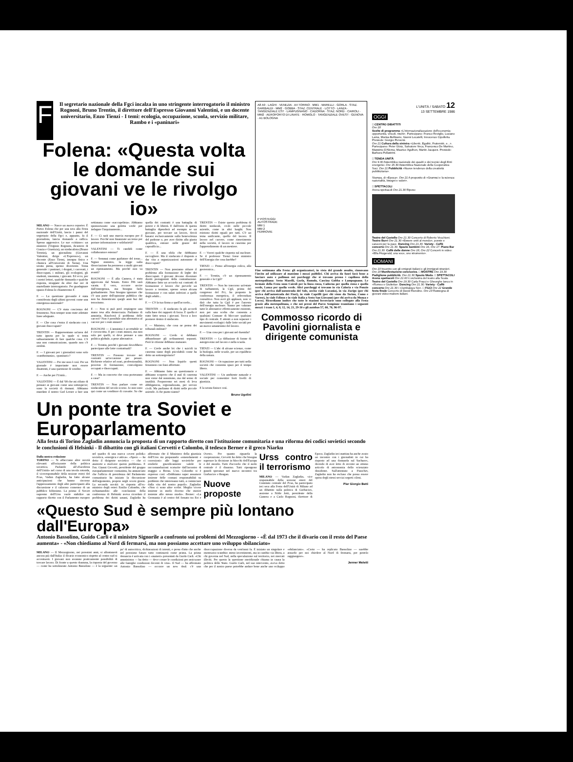F
Il segretario nazionale della Fgci incalza in uno stringente interrogatorio il ministro Rognoni, Bruno Trentin, il direttore dell'Espresso Giovanni Valentini, e un docente universitario, Enzo Tienzi - I temi: ecologia, occupazione, scuola, servizio militare, Rambo e i «paninari»
Folena: «Questa volta le domande sui giovani ve le rivolgo io»
MILANO — Nasce un nuovo reporter. È Pietro Folena che per una sera alla Festa nazionale dell'Unità, lascia i panni del segretario della Fgci e, appunto, fa il giornalista, lancia domande a raffica. Spesso aggressive. Le sue «vittime»: un ministro (Virginio Rognoni, dicastero di Grazia e Giustizia), un sindacalista (Bruno Trentin), un giornalista (Giovanni Valentini, dirige «L'Espresso»), un docente (Enzo Tiensi, insegna fisica e chimica all'Università di Siena). Una serata piena, spesso divertente. Tema generale: i paninari, i drogati, i carcerati, i disoccupati, i militari, gli ecologisti, gli studenti, insomma, i giovani. Ed ecco, per i nostri lettori, qualche domanda e qualche risposta, strappate da oltre due ore di martellante interrogatorio. Per guadagnare spazio Folena lo chiameremo F.
F. — La questione giovanile è stata considerata dagli ultimi governi come una emergenza nazionale?
ROGNONI — C'è stata coscienza del fenomeno. Non sempre sono state adottate linee adeguate.
F. — Che cosa c'entra il sindacato con i giovani disoccupati?
TRENTIN — Rappresentano un'area del tutto ignota per la quale si tenta saltuariamente di fare qualche cosa. C'è una non comunicazione, quando non c'è ostilità.
F. — I giovani per i giornalisti sono solo «rambomania», «paninari»?
VALENTINI — Per me non è così. Per un giornale è importante non essere disattenti, è una questione di vendite.
F. — Anche per l'Unità...
VALENTINI — È dal '68 che mi rifiuto di pensare ai giovani come una sottospecie; sono la società di domani. Abbiamo mandato il nostro Gad Lerner a fare una settimana come «saccopelista». Abbiamo sponsorizzato una goletta verde per indagare l'inquinamento...
F. — Ci sarà una marcia europea per il lavoro. Perché non finanziate un treno per portare informazione e solidarietà?
VALENTINI — Ti candidi come collaboratore esterno?
F. — Semmai come guidatore del treno... Signor ministro, la legge sulla dissociazione ha permesso a molti giovani un ripensamento. Ma perché non va avanti?
ROGNONI — È alla Camera, è stata approvata dal Senato. Entro l'86 sarà varata. È vero, occorre uscire dall'emergenza, ma bisogna farlo gradualmente. Non bisogna ignorare che c'è una parte dell'opinione pubblica che non ha dimenticato quegli anni bui del terrorismo.
F. — Non si può però respingere una mano tesa alla democrazia. Parliamo di amnistia. Risolverà il problema delle carceri? Non è possibile una alternativa al carcere per i reati minori?
ROGNONI — L'amnistia è accettabile se è circoscritta. E per i reati minori, ma non solo per quelli, si deve pensare a una politica globale, a pene alternative.
F. — Trentin, perché i giovani dovrebbero partecipare alle lotte contrattuali?
TRENTIN — Possono trovare nei contratti un'occasione per pesare. Richieste relative ad orari, professionalità, processi di formazione, coinvolgono occupati e disoccupati.
F. — Ma in concreto che cosa porteranno a casa?
TRENTIN — Non parlare come un sindacalista del secolo scorso. Io non sono qui come un venditore di cravatte. So che quella dei contratti è una battaglia di potere e di libertà. E dall'esito di questa battaglia dipenderà ad esempio se un giovane, per trovare un lavoro, dovrà basarsi esclusivamente sulla benevolenza del padrone o, per aver diritto alla giusta qualifica, entrare nelle grazie del capoufficio...
F. — È una sfida che dobbiamo raccogliere. Ma il sindacato è disposto a dar vita a organizzazioni autonome di disoccupati?
TRENTIN — Non possiamo ridurre il problema alla formazione di leghe dei disoccupati. I giovani devono diventare diretti protagonisti della contrattazione. Abbiamo fatto un accordo sui contratti di formazione e lavoro che prevede un lavoro a termine, spesso senza alcuna formazione e con salari inferiori a quelli degli adulti...
F. — C'è la tua firma a quell'accordo...
TRENTIN — Il sindacato fa gli accordi sulla base dei rapporti di forza. E quello è stato fatto senza i giovani. Tocca a loro premere dentro il sindacato.
F. — Ministro, che cosa ne pensa dei tribunali militari?
ROGNONI — Credo si debbano abbandonare gli ordinamenti separati. Però le riforme debbono maturare.
F. — Crede anche lei che i suicidi in caserma siano degli psicolabili come ha detto un sottosegretario?
ROGNONI — Non liquido questi fenomeni con frasi affrettate.
F. — Abbiamo fatto un questionario e abbiamo scoperto che il mal di caserma non viene dal nonnismo, ma dal senso di inutilità. Proporremo sei mesi di leva obbligatoria, regionalizzata, per servizi civili. Ma parliamo di diritti nelle piccole aziende. A che punto siamo?
TRENTIN — Esiste questo problema di diritti sindacali, civili nelle piccole aziende, come in altri luoghi. Non esistono diritti eguali per tutti. C'è un tema unificante, quello del lavoro. Il lavoro nel carcere, come rinserimento nella società, il lavoro in caserma per l'apprendimento di un mestiere.
F. — Vorrei qualche risposta sul nucleare. Se il professor Tienzi fosse ministro dell'Energia che cosa farebbe?
TIENZI — Penso all'energia eolica, alla geotermica...
F. — Trentin, c'è un ripensamento generale e la Cgil?
TRENTIN — Non ho trascorso un'estate di turbamenti, la Cgil, prima del congresso del Pci, ha proposto la conferenza energetica, il referendum consultivo. Non avrò gli applausi, non vi dirò che tutta la Cgil è per l'arresto dell'energia nucleare. Siamo per valutare tutte le alternative effettivamente esistenti, non per una scelta che consenta a qualsiasi Comune di bloccare qualsiasi tipo di centrale. E attenti a non separare i movimenti ecologici dalle lotte sociali per un nuovo umanesimo del lavoro.
F. — Una cosa per i giovani nel duemila?
TRENTIN — La diffusione di forme di autogoverno nel lavoro e nella scuola.
TIENZI — L'abc di alcune scienze, come la biologia, nelle scuole, per un equilibrio della natura.
ROGNONI — Occupazione per tutti nella società che consenta spazi per il tempo libero.
VALENTINI — Un ambiente naturale e sociale per consentire forti livelli di giustizia.
E la serata finisce così.
Bruno Ugolini
A8 A9 · LAGHI · VENEZIA · A4 TORINO · MM1 · MARELLI · GORLA · STAZ. GARIBALDI · MM2 · GOBBA · STAZ. CENTRALE · LOTTO · LANZA · TANGENZIALE EST · LAMPUGNANO · CADORNA · STAZ. NORD · CAIROLI · MM2 · AEROPORTO DI LINATE · ROMOLO · TANGENZIALE OVEST · GENOVA · A1 BOLOGNA
P POSTEGGI
AUTOSTRADE
MM 1
MM 2
FERROVIE
Fine settimana alla Festa: gli organizzatori, in vista del grande assalto, rinnovano l'invito ad utilizzare al massimo i mezzi pubblici. Chi arriva da fuori farà bene a lasciare auto e pullman nei parcheggi che si trovano presso i capilinea della metropolitana: Sesto Marelli, Gorla, Romolo, Cascina Gobba e Lampugnano. Le fermate della Festa sono Cairoli per la linea rossa, Cadorna per quella rossa e quella verde, Lanza per quella verde. Altri parcheggi si trovano in via Caloria e via Ponzio (per chi arriva dall'autostrada del Sole, uscita viale Lucania), in via Zurigo (per chi arriva dall'autostrada dei Fiori), in viale Caprilli (per chi viene da Torino, Como e Varese), in viale Edison e in viale Italia a Sesto San Giovanni (per chi arriva da Monza e Lecco). Ricordiamo inoltre che tutte le stazioni ferroviarie sono collegate alla Festa grazie alla metropolitana, e che nei pressi del Parco Sempione transitano i seguenti mezzi: i tram 1, 4, 8, 12, 14, 21, 29-30 e gli autobus 57, 60, 70, 96-97.
Commosso ricordo di Pavolini giornalista e dirigente comunista
Un ponte tra Soviet e Europarlamento
Alla festa di Torino Zagladin annuncia la proposta di un rapporto diretto con l'istituzione comunitaria e una riforma dei codici sovietici secondo le conclusioni di Helsinki - Il dibattito con gli italiani Cervetti e Colombo, il tedesco Berner e il greco Niarku
Dalla nostra redazione
TORINO — Si affacciano altre novità rilevanti all'orizzonte della politica sovietica. Parlando all'«Eurofesta dell'Unità» nel corso di una tavola rotonda, il viceresponsabile della sezione esteri del Pcus, Vadim Zagladin, ha fatto alcune anticipazioni che hanno riscosso l'apprezzamento degli altri partecipanti alla discussione e il caloroso consenso di un pubblico foltissimo. La prima: il Soviet supremo dell'Urss vuole stabilire un rapporto diretto con il Parlamento europeo nel quadro di una nuova «ovest politik» sovietica, «energica e attiva». «Spero — ha detto il dirigente sovietico — che ci aiuterete a risolvere questo problema». E l'on. Gianni Cervetti, presidente del gruppo europarlamentare comunista, ha annunciato che l'ufficio di presidenza del Parlamento comunitario ha iniziato la discussione dell'argomento, proprio negli scorsi giorni. La seconda novità: in risposta all'ex-ministro degli esteri Emilio Colombo, che richiamandosi alle conclusioni della conferenza di Helsinki aveva ricordato il problema dei diritti umani, Zagladin ha affermato che il Ministero della giustizia dell'Urss sta preparando «emendamenti e correzioni» alle leggi sovietiche per renderle giuridicamente valide le raccomandazioni scaturite dall'incontro di maggio a Berna. L'on. Colombo si è espresso così: «Dobbiamo saper assumere insieme delle comuni responsabilità su problemi che interessano tutti, a cominciare dalla vita del nostro popoli». Zagladin: «Non ci sono altre scelte. Meglio vivere insieme in modo diverso che morire insieme allo stesso modo». Berner: «La Germania è al centro del fossato tra Est e Ovest». Per quanto riguarda la cooperazione, Cervetti ha detto che bisogna superare la divisione in blocchi dell'Europa e del mondo. Tutti d'accordo che il nodo centrale è il disarmo. Tutti ripongono grandi speranze nel nuovo incontro tra Gorbaciov e Reagan.
Nuove proposte Urss contro il terrorismo
MILANO — Vadim Zagladin, vice responsabile della sezione esteri del Comitato centrale del Pcus, ha partecipato ieri sera alla Festa dell'Unità di Milano ad un dibattito sulla politica di Gorbaciov, assieme a Nilde Jotti, presidente della Camera e a Carlo Rognoni, direttore di Epoca. Zagladin ieri mattina ha anche avuto un incontro con i giornalisti in cui ha risposto ad una domanda sul Sacharov, dicendo di aver letto di recente un ottimo articolo di astronomia dello scienziato dissidente. Sull'attentato a Pinochet, Zagladin non ha escluso che possa essere opera degli stessi servizi segreti cileni.
Pier Giorgio Betti
«Questo Sud è sempre più lontano dall'Europa»
Antonio Bassolino, Guido Carli e il ministro Signorile a confronto sui problemi del Mezzogiorno - «È dal 1973 che il divario con il resto del Paese aumenta» - «Non chiediamo al Nord di fermarsi, ma non possiamo accettare uno sviluppo sbilanciato»
MILANO — Il Mezzogiorno, nei prossimi anni, si allontanerà ancora più dall'Italia: il divario economico rispetto al centro sud si accentuerà. I giovani non avranno praticamente possibilità di trovare lavoro. Di fronte a questo dramma, la risposta del governo — come ha sottolineato Antonio Bassolino — è la seguente: un po' di autocritica, dichiarazioni di intenti, e presa d'atto che anche nel prossimo futuro tutto continuerà come prima. La prima denuncia è arrivata con i «numeri» presentati da Guido Carli. «Chi amministra — ha detto — deve creare le condizioni per assicurare alle famiglie condizioni decenti di vita». Il Sud — ha affermato Antonio Bassolino — occorre un new deal: c'è una disoccupazione diversa da vent'anni fa. È iniziato un singolare e mostruoso scambio: meno investimenti, ma in cambio via libera, a chi governa nel Sud, nella speculazione sul territorio, nei mercati illeciti. Per questo la questione meridionale chiama in causa la politica dello Stato. Guido Carli, nel suo intervento, aveva detto che per il nostro paese potrebbe andare bene anche uno sviluppo «sbilanciato». «Certo — ha replicato Bassolino — sarebbe assurdo per noi chiedere al Nord di fermarsi, per poterlo raggiungere».
Jenner Meletti
L'UNITÀ / SABATO 12
13 SETTEMBRE 1986
OGGI
□ CENTRO DIBATTITI
Ore 18
Scelte di programma «L'internazionalizzazione dell'economia: opportunità, vincoli, rischi». Partecipano: Franco Reviglio, Luciano Lama, Marisa Bellisario, Gianni Locatelli, Innocenzo Cipolletta. Presiede: Giorgio Perversi.
Ore 21 Cultura della sinistra «Libertè, Egalitè, Fraternitè, e...». Partecipano: Peter Glotz, Salvatore Veca, Francesco De Martino, Massimo D'Alema, Maurice Agulhon, Martin Jacques. Presiede: Barbara Pollastrini.
□ TENDA UNITÀ
Ore 9.30 Assemblea nazionale dei quadri e dei tecnici degli Enti energetici. Ore 15.30 Assemblea Nazionale della Cooperativa Soci. Ore 21 Pubblicità «Nuove tendenze della creatività pubblicitaria».
Stampa, di «Epoca». Ore 21 A proposito di «Gramsci e la scienza: razionalità, bisogni e valori».
□ SPETTACOLI
Arena spettacoli Ore 21.30 Riposo
Teatro del Castello Ore 21.30 Concerto di Roberto Vecchioni. Teatro Burri Ore 21.30 «Essere uniti al mondo», poesie e canzoni per la pace. Dancing Ore 21.30. Variety - Caffè concerto Ore 21.30. Spazio bambini Ore 16, Ore 17. Piano Bar Ore 21.30. Caffè delle donne Ore 18, Ore 22 Concerti in video: «Ella Fitzgerald, una voce, uno strumento».
DOMANI
Ore 10 Incontro con gli emigrati italiani e gli immigrati stranieri. Ore 18 Manifestazione conclusiva. □ MOSTRE Ore 19.30 Padiglione pubblicità. Ore 21.30 Spazio Moda. □ SPETTACOLI Arena spettacoli Ore 21.00 L'orchestra del teatro alla Scala. Teatro del Castello Ore 19.30 Carla Fracci e Gheorghe Iancu in «Romeo e Giulietta». Dancing Ore 21.30. Variety - Caffè concerto Ore 21.30 i «Jambalaya Six». □ FGCI Ore 22 Grande festa finale Concerto di David Riondino. Ore 23 Rassegna di giovani video-makers italiani.